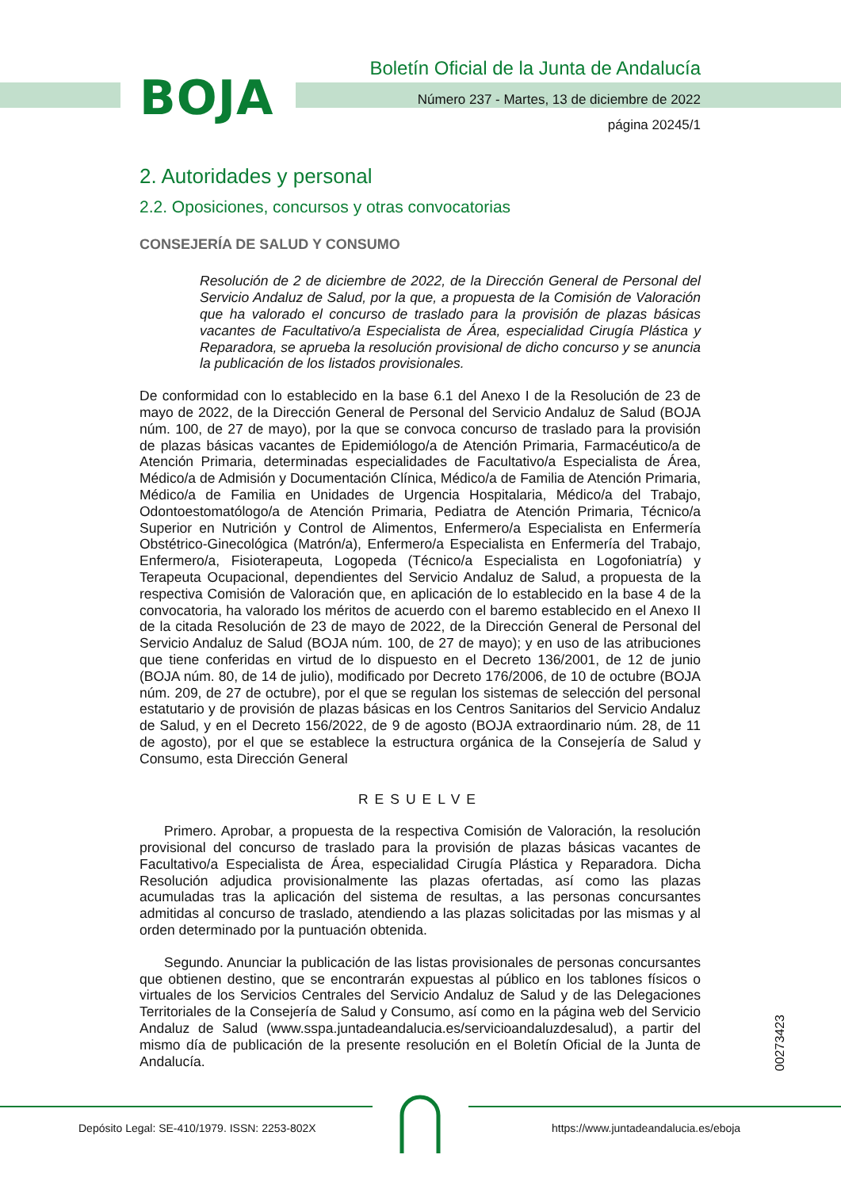BOJA
Boletín Oficial de la Junta de Andalucía
Número 237 - Martes, 13 de diciembre de 2022
página 20245/1
2. Autoridades y personal
2.2. Oposiciones, concursos y otras convocatorias
CONSEJERÍA DE SALUD Y CONSUMO
Resolución de 2 de diciembre de 2022, de la Dirección General de Personal del Servicio Andaluz de Salud, por la que, a propuesta de la Comisión de Valoración que ha valorado el concurso de traslado para la provisión de plazas básicas vacantes de Facultativo/a Especialista de Área, especialidad Cirugía Plástica y Reparadora, se aprueba la resolución provisional de dicho concurso y se anuncia la publicación de los listados provisionales.
De conformidad con lo establecido en la base 6.1 del Anexo I de la Resolución de 23 de mayo de 2022, de la Dirección General de Personal del Servicio Andaluz de Salud (BOJA núm. 100, de 27 de mayo), por la que se convoca concurso de traslado para la provisión de plazas básicas vacantes de Epidemiólogo/a de Atención Primaria, Farmacéutico/a de Atención Primaria, determinadas especialidades de Facultativo/a Especialista de Área, Médico/a de Admisión y Documentación Clínica, Médico/a de Familia de Atención Primaria, Médico/a de Familia en Unidades de Urgencia Hospitalaria, Médico/a del Trabajo, Odontoestomatólogo/a de Atención Primaria, Pediatra de Atención Primaria, Técnico/a Superior en Nutrición y Control de Alimentos, Enfermero/a Especialista en Enfermería Obstétrico-Ginecológica (Matrón/a), Enfermero/a Especialista en Enfermería del Trabajo, Enfermero/a, Fisioterapeuta, Logopeda (Técnico/a Especialista en Logofoniatría) y Terapeuta Ocupacional, dependientes del Servicio Andaluz de Salud, a propuesta de la respectiva Comisión de Valoración que, en aplicación de lo establecido en la base 4 de la convocatoria, ha valorado los méritos de acuerdo con el baremo establecido en el Anexo II de la citada Resolución de 23 de mayo de 2022, de la Dirección General de Personal del Servicio Andaluz de Salud (BOJA núm. 100, de 27 de mayo); y en uso de las atribuciones que tiene conferidas en virtud de lo dispuesto en el Decreto 136/2001, de 12 de junio (BOJA núm. 80, de 14 de julio), modificado por Decreto 176/2006, de 10 de octubre (BOJA núm. 209, de 27 de octubre), por el que se regulan los sistemas de selección del personal estatutario y de provisión de plazas básicas en los Centros Sanitarios del Servicio Andaluz de Salud, y en el Decreto 156/2022, de 9 de agosto (BOJA extraordinario núm. 28, de 11 de agosto), por el que se establece la estructura orgánica de la Consejería de Salud y Consumo, esta Dirección General
RESUELVE
Primero. Aprobar, a propuesta de la respectiva Comisión de Valoración, la resolución provisional del concurso de traslado para la provisión de plazas básicas vacantes de Facultativo/a Especialista de Área, especialidad Cirugía Plástica y Reparadora. Dicha Resolución adjudica provisionalmente las plazas ofertadas, así como las plazas acumuladas tras la aplicación del sistema de resultas, a las personas concursantes admitidas al concurso de traslado, atendiendo a las plazas solicitadas por las mismas y al orden determinado por la puntuación obtenida.
Segundo. Anunciar la publicación de las listas provisionales de personas concursantes que obtienen destino, que se encontrarán expuestas al público en los tablones físicos o virtuales de los Servicios Centrales del Servicio Andaluz de Salud y de las Delegaciones Territoriales de la Consejería de Salud y Consumo, así como en la página web del Servicio Andaluz de Salud (www.sspa.juntadeandalucia.es/servicioandaluzdesalud), a partir del mismo día de publicación de la presente resolución en el Boletín Oficial de la Junta de Andalucía.
00273423
Depósito Legal: SE-410/1979. ISSN: 2253-802X https://www.juntadeandalucia.es/eboja